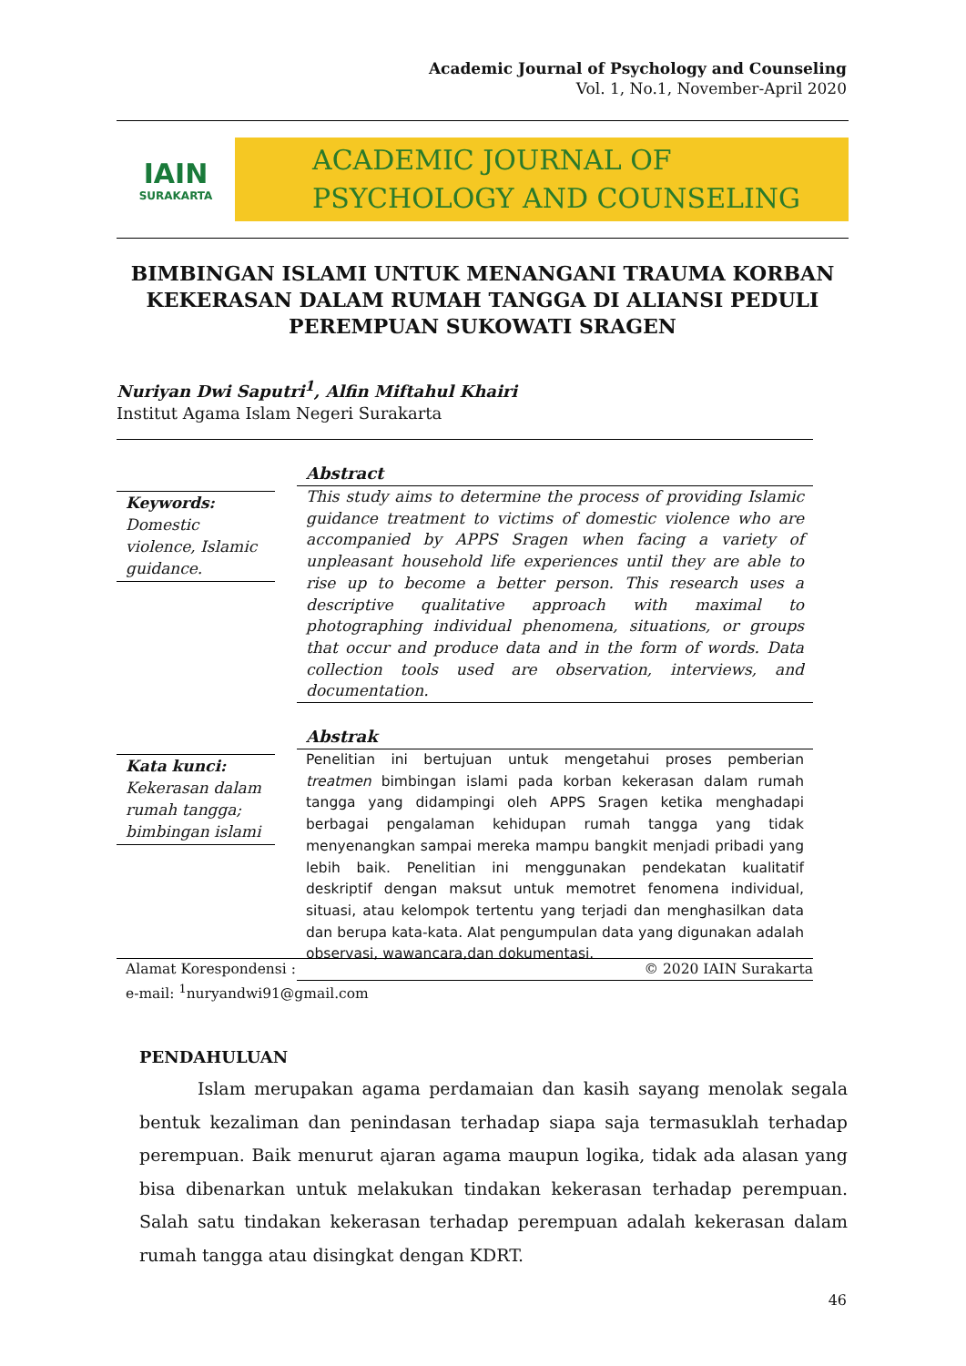Academic Journal of Psychology and Counseling
Vol. 1, No.1, November-April 2020
IAIN
SURAKARTA
ACADEMIC JOURNAL OF
PSYCHOLOGY AND COUNSELING
BIMBINGAN ISLAMI UNTUK MENANGANI TRAUMA KORBAN KEKERASAN DALAM RUMAH TANGGA DI ALIANSI PEDULI PEREMPUAN SUKOWATI SRAGEN
Nuriyan Dwi Saputri<sup>1</sup>, Alfin Miftahul Khairi
Institut Agama Islam Negeri Surakarta
Keywords:
Domestic violence, Islamic guidance.
Abstract
This study aims to determine the process of providing Islamic guidance treatment to victims of domestic violence who are accompanied by APPS Sragen when facing a variety of unpleasant household life experiences until they are able to rise up to become a better person. This research uses a descriptive qualitative approach with maximal to photographing individual phenomena, situations, or groups that occur and produce data and in the form of words. Data collection tools used are observation, interviews, and documentation.
Kata kunci:
Kekerasan dalam rumah tangga; bimbingan islami
Abstrak
Penelitian ini bertujuan untuk mengetahui proses pemberian treatmen bimbingan islami pada korban kekerasan dalam rumah tangga yang didampingi oleh APPS Sragen ketika menghadapi berbagai pengalaman kehidupan rumah tangga yang tidak menyenangkan sampai mereka mampu bangkit menjadi pribadi yang lebih baik. Penelitian ini menggunakan pendekatan kualitatif deskriptif dengan maksut untuk memotret fenomena individual, situasi, atau kelompok tertentu yang terjadi dan menghasilkan data dan berupa kata-kata. Alat pengumpulan data yang digunakan adalah observasi, wawancara,dan dokumentasi.
Alamat Korespondensi :
e-mail: <sup>1</sup>nuryandwi91@gmail.com
© 2020 IAIN Surakarta
PENDAHULUAN
Islam merupakan agama perdamaian dan kasih sayang menolak segala bentuk kezaliman dan penindasan terhadap siapa saja termasuklah terhadap perempuan. Baik menurut ajaran agama maupun logika, tidak ada alasan yang bisa dibenarkan untuk melakukan tindakan kekerasan terhadap perempuan. Salah satu tindakan kekerasan terhadap perempuan adalah kekerasan dalam rumah tangga atau disingkat dengan KDRT.
46